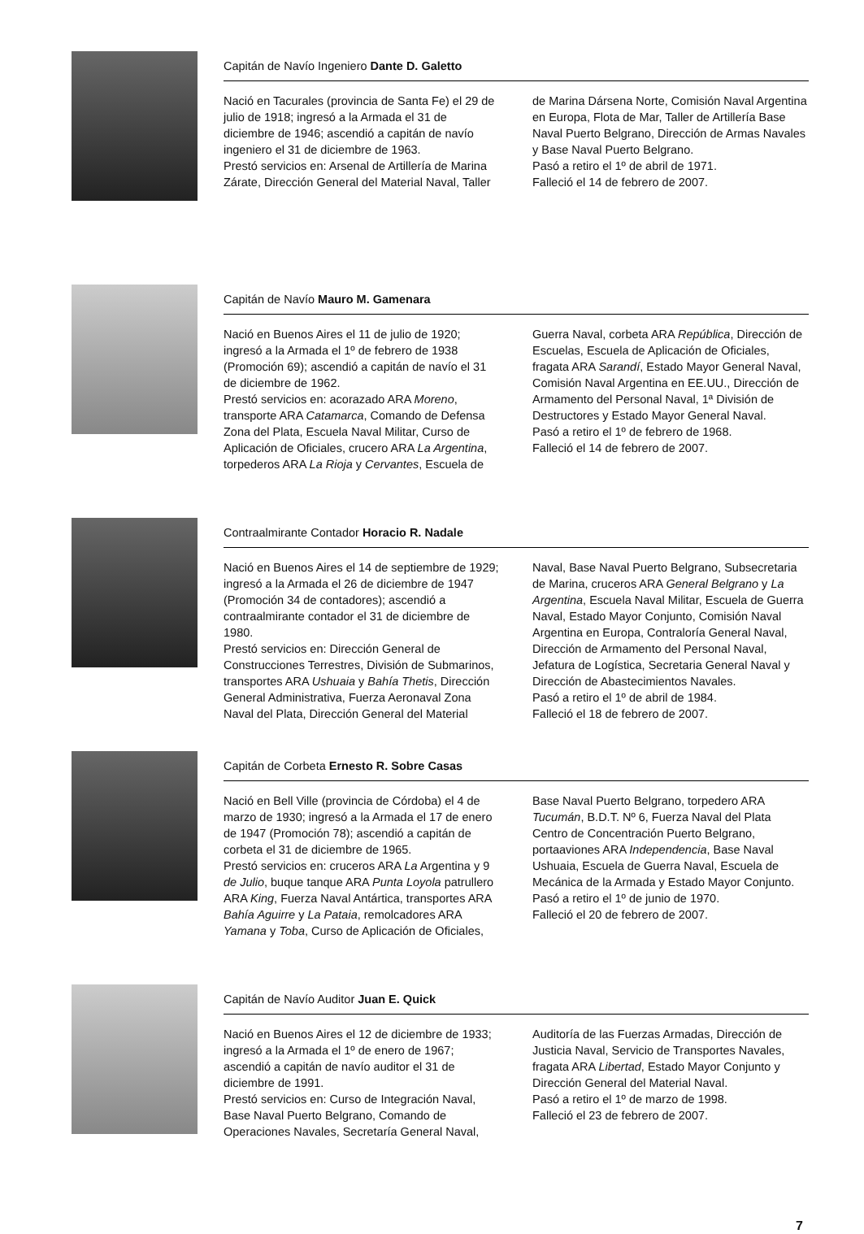Capitán de Navío Ingeniero Dante D. Galetto
Nació en Tacurales (provincia de Santa Fe) el 29 de julio de 1918; ingresó a la Armada el 31 de diciembre de 1946; ascendió a capitán de navío ingeniero el 31 de diciembre de 1963.
Prestó servicios en: Arsenal de Artillería de Marina Zárate, Dirección General del Material Naval, Taller de Marina Dársena Norte, Comisión Naval Argentina en Europa, Flota de Mar, Taller de Artillería Base Naval Puerto Belgrano, Dirección de Armas Navales y Base Naval Puerto Belgrano.
Pasó a retiro el 1º de abril de 1971.
Falleció el 14 de febrero de 2007.
Capitán de Navío Mauro M. Gamenara
Nació en Buenos Aires el 11 de julio de 1920; ingresó a la Armada el 1º de febrero de 1938 (Promoción 69); ascendió a capitán de navío el 31 de diciembre de 1962.
Prestó servicios en: acorazado ARA Moreno, transporte ARA Catamarca, Comando de Defensa Zona del Plata, Escuela Naval Militar, Curso de Aplicación de Oficiales, crucero ARA La Argentina, torpederos ARA La Rioja y Cervantes, Escuela de Guerra Naval, corbeta ARA República, Dirección de Escuelas, Escuela de Aplicación de Oficiales, fragata ARA Sarandí, Estado Mayor General Naval, Comisión Naval Argentina en EE.UU., Dirección de Armamento del Personal Naval, 1ª División de Destructores y Estado Mayor General Naval.
Pasó a retiro el 1º de febrero de 1968.
Falleció el 14 de febrero de 2007.
Contraalmirante Contador Horacio R. Nadale
Nació en Buenos Aires el 14 de septiembre de 1929; ingresó a la Armada el 26 de diciembre de 1947 (Promoción 34 de contadores); ascendió a contraalmirante contador el 31 de diciembre de 1980.
Prestó servicios en: Dirección General de Construcciones Terrestres, División de Submarinos, transportes ARA Ushuaia y Bahía Thetis, Dirección General Administrativa, Fuerza Aeronaval Zona Naval del Plata, Dirección General del Material Naval, Base Naval Puerto Belgrano, Subsecretaria de Marina, cruceros ARA General Belgrano y La Argentina, Escuela Naval Militar, Escuela de Guerra Naval, Estado Mayor Conjunto, Comisión Naval Argentina en Europa, Contraloría General Naval, Dirección de Armamento del Personal Naval, Jefatura de Logística, Secretaria General Naval y Dirección de Abastecimientos Navales.
Pasó a retiro el 1º de abril de 1984.
Falleció el 18 de febrero de 2007.
Capitán de Corbeta Ernesto R. Sobre Casas
Nació en Bell Ville (provincia de Córdoba) el 4 de marzo de 1930; ingresó a la Armada el 17 de enero de 1947 (Promoción 78); ascendió a capitán de corbeta el 31 de diciembre de 1965.
Prestó servicios en: cruceros ARA La Argentina y 9 de Julio, buque tanque ARA Punta Loyola patrullero ARA King, Fuerza Naval Antártica, transportes ARA Bahía Aguirre y La Pataia, remolcadores ARA Yamana y Toba, Curso de Aplicación de Oficiales, Base Naval Puerto Belgrano, torpedero ARA Tucumán, B.D.T. Nº 6, Fuerza Naval del Plata Centro de Concentración Puerto Belgrano, portaaviones ARA Independencia, Base Naval Ushuaia, Escuela de Guerra Naval, Escuela de Mecánica de la Armada y Estado Mayor Conjunto.
Pasó a retiro el 1º de junio de 1970.
Falleció el 20 de febrero de 2007.
Capitán de Navío Auditor Juan E. Quick
Nació en Buenos Aires el 12 de diciembre de 1933; ingresó a la Armada el 1º de enero de 1967; ascendió a capitán de navío auditor el 31 de diciembre de 1991.
Prestó servicios en: Curso de Integración Naval, Base Naval Puerto Belgrano, Comando de Operaciones Navales, Secretaría General Naval, Auditoría de las Fuerzas Armadas, Dirección de Justicia Naval, Servicio de Transportes Navales, fragata ARA Libertad, Estado Mayor Conjunto y Dirección General del Material Naval.
Pasó a retiro el 1º de marzo de 1998.
Falleció el 23 de febrero de 2007.
7